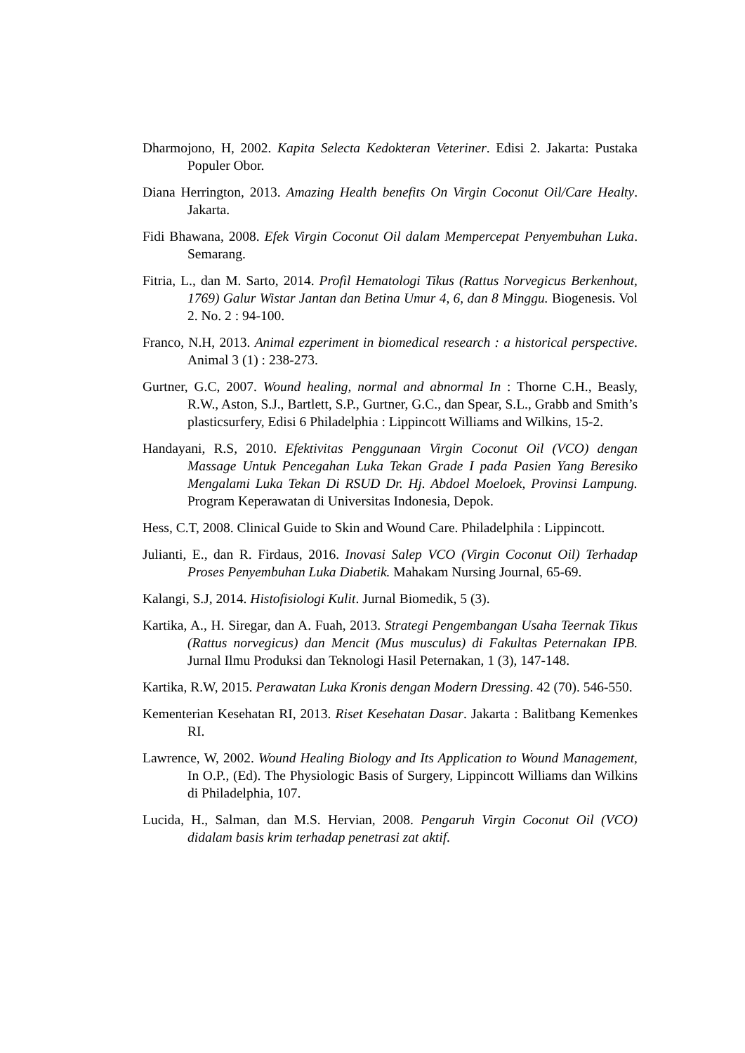Dharmojono, H, 2002. Kapita Selecta Kedokteran Veteriner. Edisi 2. Jakarta: Pustaka Populer Obor.
Diana Herrington, 2013. Amazing Health benefits On Virgin Coconut Oil/Care Healty. Jakarta.
Fidi Bhawana, 2008. Efek Virgin Coconut Oil dalam Mempercepat Penyembuhan Luka. Semarang.
Fitria, L., dan M. Sarto, 2014. Profil Hematologi Tikus (Rattus Norvegicus Berkenhout, 1769) Galur Wistar Jantan dan Betina Umur 4, 6, dan 8 Minggu. Biogenesis. Vol 2. No. 2 : 94-100.
Franco, N.H, 2013. Animal ezperiment in biomedical research : a historical perspective. Animal 3 (1) : 238-273.
Gurtner, G.C, 2007. Wound healing, normal and abnormal In : Thorne C.H., Beasly, R.W., Aston, S.J., Bartlett, S.P., Gurtner, G.C., dan Spear, S.L., Grabb and Smith’s plasticsurfery, Edisi 6 Philadelphia : Lippincott Williams and Wilkins, 15-2.
Handayani, R.S, 2010. Efektivitas Penggunaan Virgin Coconut Oil (VCO) dengan Massage Untuk Pencegahan Luka Tekan Grade I pada Pasien Yang Beresiko Mengalami Luka Tekan Di RSUD Dr. Hj. Abdoel Moeloek, Provinsi Lampung. Program Keperawatan di Universitas Indonesia, Depok.
Hess, C.T, 2008. Clinical Guide to Skin and Wound Care. Philadelphila : Lippincott.
Julianti, E., dan R. Firdaus, 2016. Inovasi Salep VCO (Virgin Coconut Oil) Terhadap Proses Penyembuhan Luka Diabetik. Mahakam Nursing Journal, 65-69.
Kalangi, S.J, 2014. Histofisiologi Kulit. Jurnal Biomedik, 5 (3).
Kartika, A., H. Siregar, dan A. Fuah, 2013. Strategi Pengembangan Usaha Teernak Tikus (Rattus norvegicus) dan Mencit (Mus musculus) di Fakultas Peternakan IPB. Jurnal Ilmu Produksi dan Teknologi Hasil Peternakan, 1 (3), 147-148.
Kartika, R.W, 2015. Perawatan Luka Kronis dengan Modern Dressing. 42 (70). 546-550.
Kementerian Kesehatan RI, 2013. Riset Kesehatan Dasar. Jakarta : Balitbang Kemenkes RI.
Lawrence, W, 2002. Wound Healing Biology and Its Application to Wound Management, In O.P., (Ed). The Physiologic Basis of Surgery, Lippincott Williams dan Wilkins di Philadelphia, 107.
Lucida, H., Salman, dan M.S. Hervian, 2008. Pengaruh Virgin Coconut Oil (VCO) didalam basis krim terhadap penetrasi zat aktif.